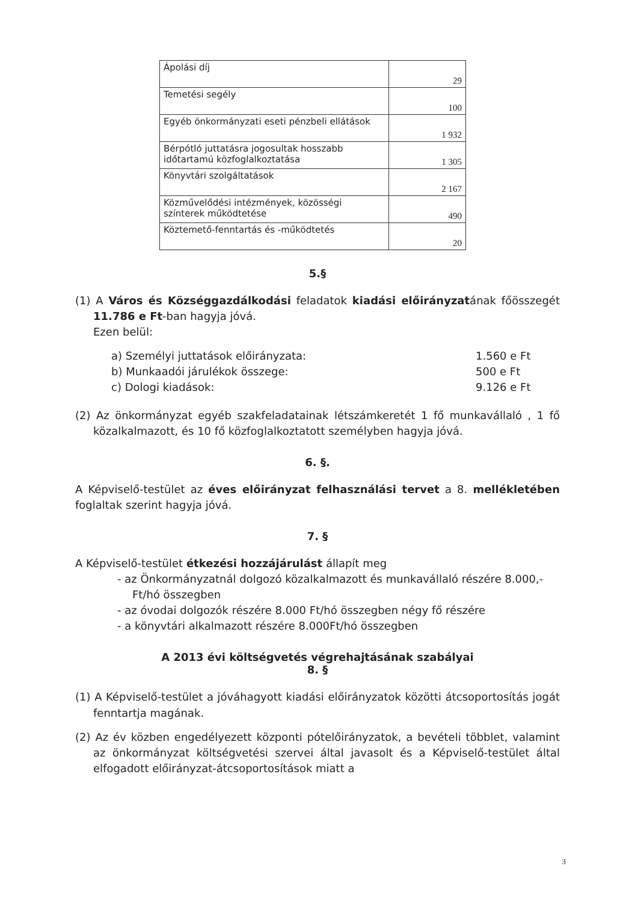| Ápolási díj | 29 |
| Temetési segély | 100 |
| Egyéb önkormányzati eseti pénzbeli ellátások | 1 932 |
| Bérpótló juttatásra jogosultak hosszabb időtartamú közfoglalkoztatása | 1 305 |
| Könyvtári szolgáltatások | 2 167 |
| Közművelődési intézmények, közösségi színterek működtetése | 490 |
| Köztemető-fenntartás és -működtetés | 20 |
5.§
(1) A Város és Községgazdálkodási feladatok kiadási előirányzatának főösszegét 11.786 e Ft-ban hagyja jóvá.
Ezen belül:
a) Személyi juttatások előirányzata: 1.560 e Ft
b) Munkaadói járulékok összege: 500 e Ft
c) Dologi kiadások: 9.126 e Ft
(2) Az önkormányzat egyéb szakfeladatainak létszámkeretét 1 fő munkavállaló , 1 fő közalkalmazott, és 10 fő közfoglalkoztatott személyben hagyja jóvá.
6. §.
A Képviselő-testület az éves előirányzat felhasználási tervet a 8. mellékletében foglaltak szerint hagyja jóvá.
7. §
A Képviselő-testület étkezési hozzájárulást állapít meg
- az Önkormányzatnál dolgozó közalkalmazott és munkavállaló részére 8.000,- Ft/hó összegben
- az óvodai dolgozók részére 8.000 Ft/hó összegben négy fő részére
- a könyvtári alkalmazott részére 8.000Ft/hó összegben
A 2013 évi költségvetés végrehajtásának szabályai
8. §
(1) A Képviselő-testület a jóváhagyott kiadási előirányzatok közötti átcsoportosítás jogát fenntartja magának.
(2) Az év közben engedélyezett központi pótelőirányzatok, a bevételi többlet, valamint az önkormányzat költségvetési szervei által javasolt és a Képviselő-testület által elfogadott előirányzat-átcsoportosítások miatt a
3